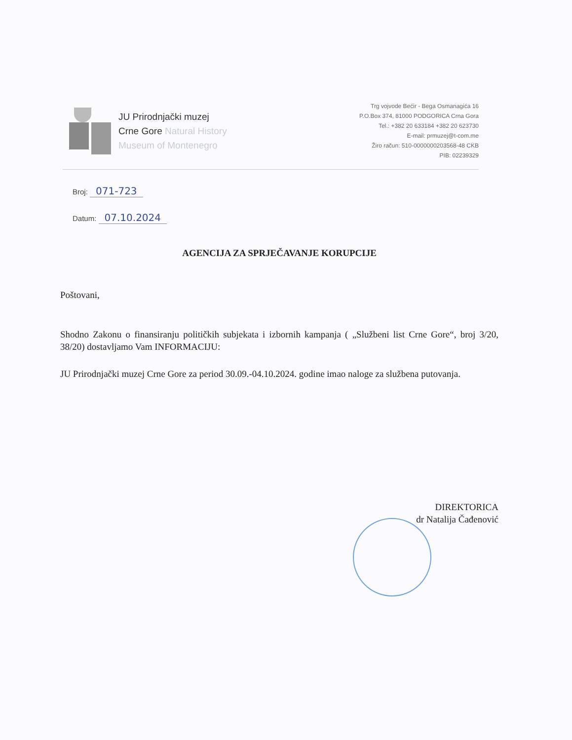JU Prirodnjački muzej
Crne Gore Natural History
Museum of Montenegro
Trg vojvode Bećir - Bega Osmanagića 16
P.O.Box 374, 81000 PODGORICA Crna Gora
Tel.: +382 20 633184 +382 20 623730
E-mail: prmuzej@t-com.me
Žiro račun: 510-0000000203568-48 CKB
PIB: 02239329
Broj: 071-723
Datum: 07.10.2024
AGENCIJA ZA SPRJEČAVANJE KORUPCIJE
Poštovani,
Shodno Zakonu o finansiranju političkih subjekata i izbornih kampanja ( „Službeni list Crne Gore“, broj 3/20, 38/20) dostavljamo Vam INFORMACIJU:
JU Prirodnjački muzej Crne Gore za period 30.09.-04.10.2024. godine imao naloge za službena putovanja.
DIREKTORICA
dr Natalija Čađenović